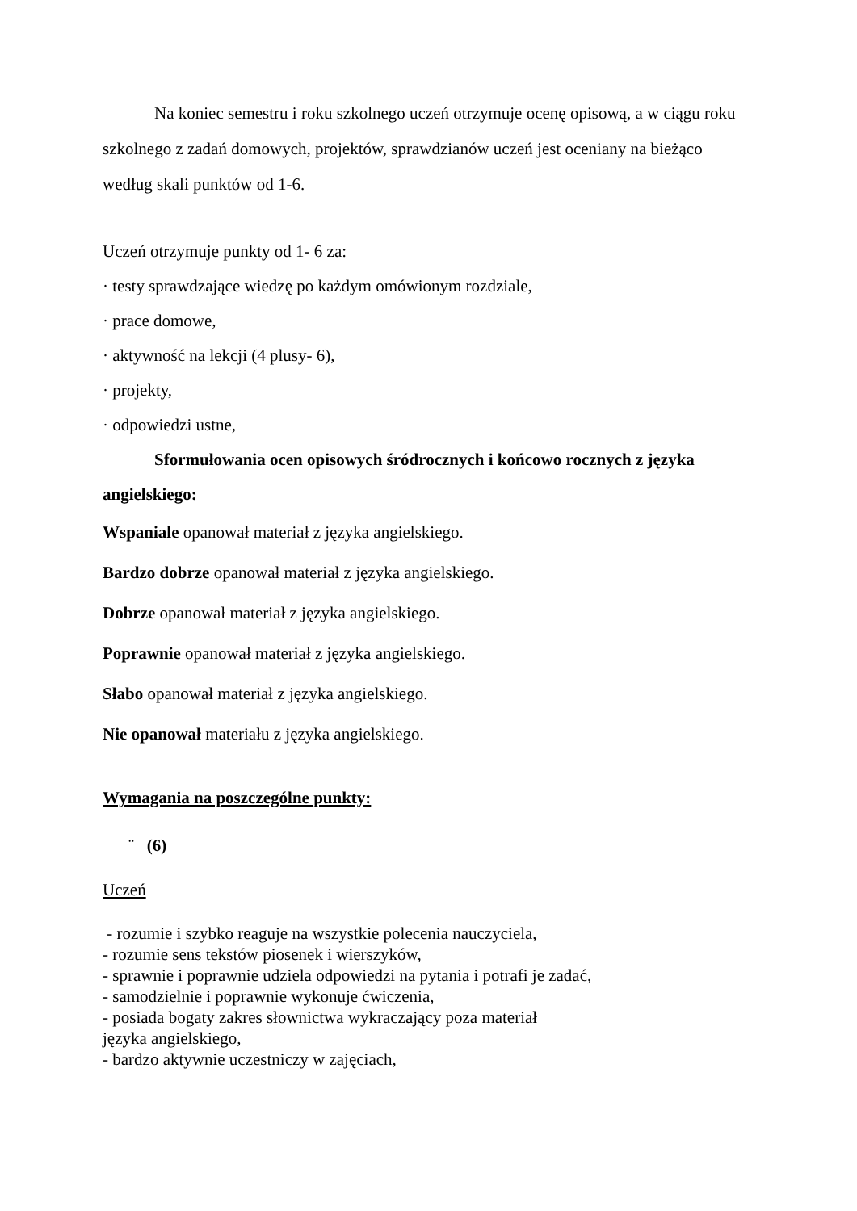Na koniec semestru i roku szkolnego uczeń otrzymuje ocenę opisową, a w ciągu roku szkolnego z zadań domowych, projektów, sprawdzianów uczeń jest oceniany na bieżąco według skali punktów od 1-6.
Uczeń otrzymuje punkty od 1- 6 za:
· testy sprawdzające wiedzę po każdym omówionym rozdziale,
· prace domowe,
· aktywność na lekcji (4 plusy- 6),
· projekty,
· odpowiedzi ustne,
Sformułowania ocen opisowych śródrocznych i końcowo rocznych z języka angielskiego:
Wspaniale opanował materiał z języka angielskiego.
Bardzo dobrze opanował materiał z języka angielskiego.
Dobrze opanował materiał z języka angielskiego.
Poprawnie opanował materiał z języka angielskiego.
Słabo opanował materiał z języka angielskiego.
Nie opanował materiału z języka angielskiego.
Wymagania na poszczególne punkty:
¨ (6)
Uczeń
- rozumie i szybko reaguje na wszystkie polecenia nauczyciela,
- rozumie sens tekstów piosenek i wierszyków,
- sprawnie i poprawnie udziela odpowiedzi na pytania i potrafi je zadać,
- samodzielnie i poprawnie wykonuje ćwiczenia,
- posiada bogaty zakres słownictwa wykraczający poza materiał
języka angielskiego,
- bardzo aktywnie uczestniczy w zajęciach,